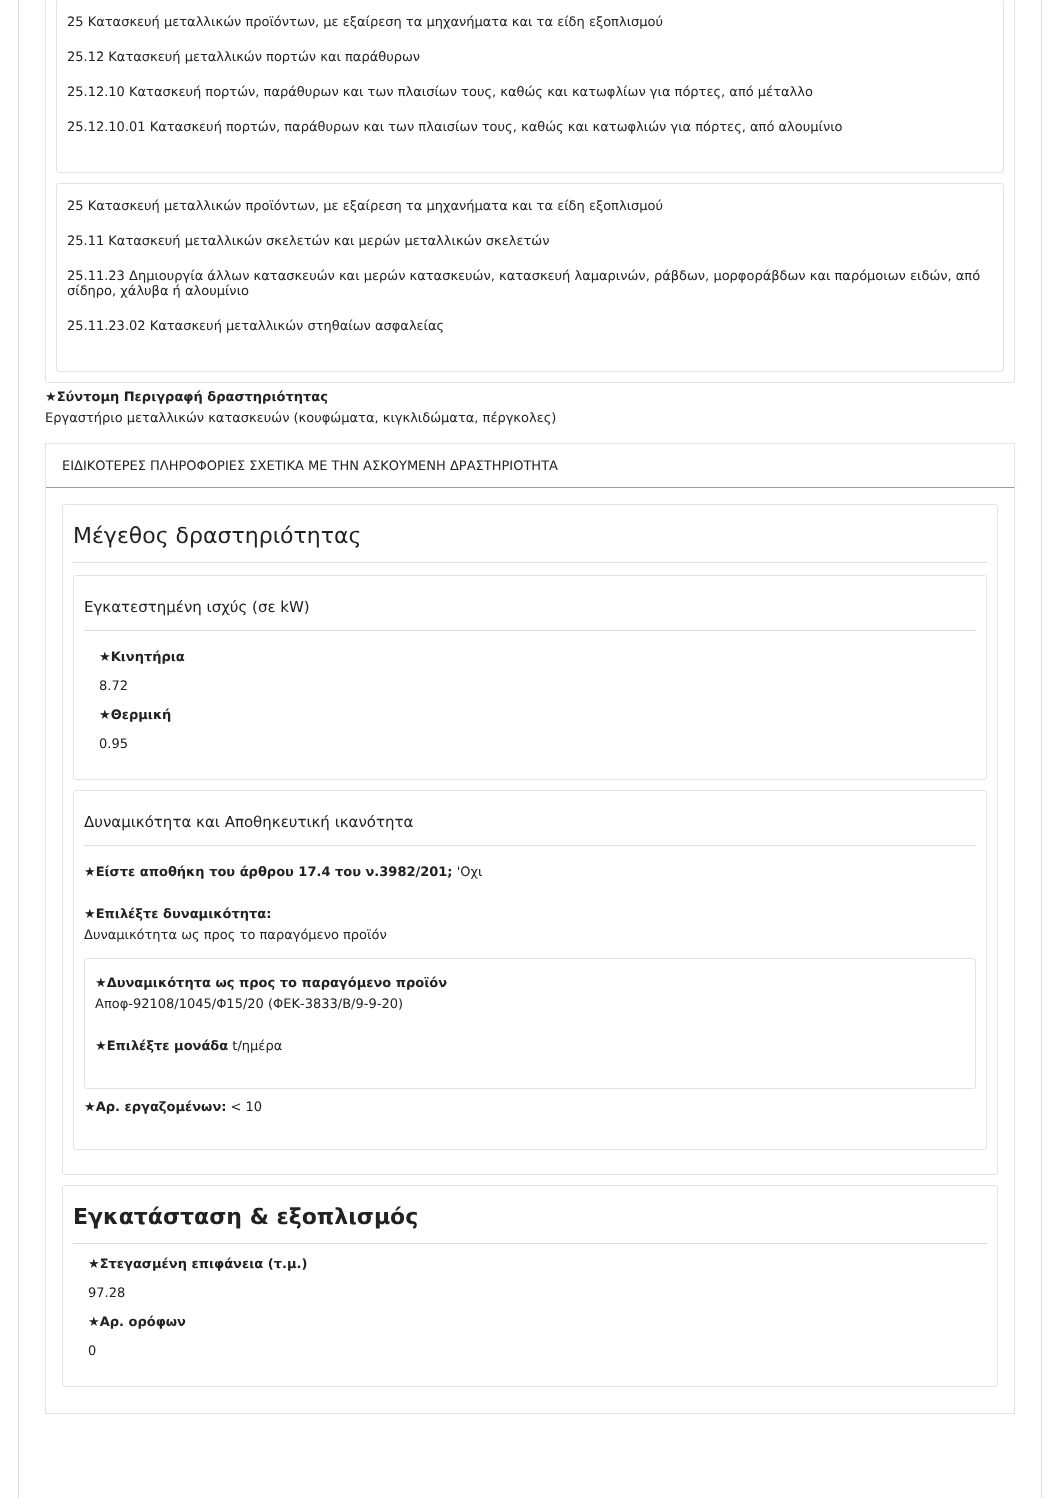25 Κατασκευή μεταλλικών προϊόντων, με εξαίρεση τα μηχανήματα και τα είδη εξοπλισμού
25.12 Κατασκευή μεταλλικών πορτών και παράθυρων
25.12.10 Κατασκευή πορτών, παράθυρων και των πλαισίων τους, καθώς και κατωφλίων για πόρτες, από μέταλλο
25.12.10.01 Κατασκευή πορτών, παράθυρων και των πλαισίων τους, καθώς και κατωφλιών για πόρτες, από αλουμίνιο
25 Κατασκευή μεταλλικών προϊόντων, με εξαίρεση τα μηχανήματα και τα είδη εξοπλισμού
25.11 Κατασκευή μεταλλικών σκελετών και μερών μεταλλικών σκελετών
25.11.23 Δημιουργία άλλων κατασκευών και μερών κατασκευών, κατασκευή λαμαρινών, ράβδων, μορφοράβδων και παρόμοιων ειδών, από σίδηρο, χάλυβα ή αλουμίνιο
25.11.23.02 Κατασκευή μεταλλικών στηθαίων ασφαλείας
★Σύντομη Περιγραφή δραστηριότητας
Εργαστήριο μεταλλικών κατασκευών (κουφώματα, κιγκλιδώματα, πέργκολες)
ΕΙΔΙΚΟΤΕΡΕΣ ΠΛΗΡΟΦΟΡΙΕΣ ΣΧΕΤΙΚΑ ΜΕ ΤΗΝ ΑΣΚΟΥΜΕΝΗ ΔΡΑΣΤΗΡΙΟΤΗΤΑ
Μέγεθος δραστηριότητας
Εγκατεστημένη ισχύς (σε kW)
★Κινητήρια
8.72
★Θερμική
0.95
Δυναμικότητα και Αποθηκευτική ικανότητα
★Είστε αποθήκη του άρθρου 17.4 του ν.3982/201; 'Οχι
★Επιλέξτε δυναμικότητα:
Δυναμικότητα ως προς το παραγόμενο προϊόν
★Δυναμικότητα ως προς το παραγόμενο προϊόν
Αποφ-92108/1045/Φ15/20 (ΦΕΚ-3833/Β/9-9-20)
★Επιλέξτε μονάδα t/ημέρα
★Αρ. εργαζομένων: < 10
Εγκατάσταση & εξοπλισμός
★Στεγασμένη επιφάνεια (τ.μ.)
97.28
★Αρ. ορόφων
0